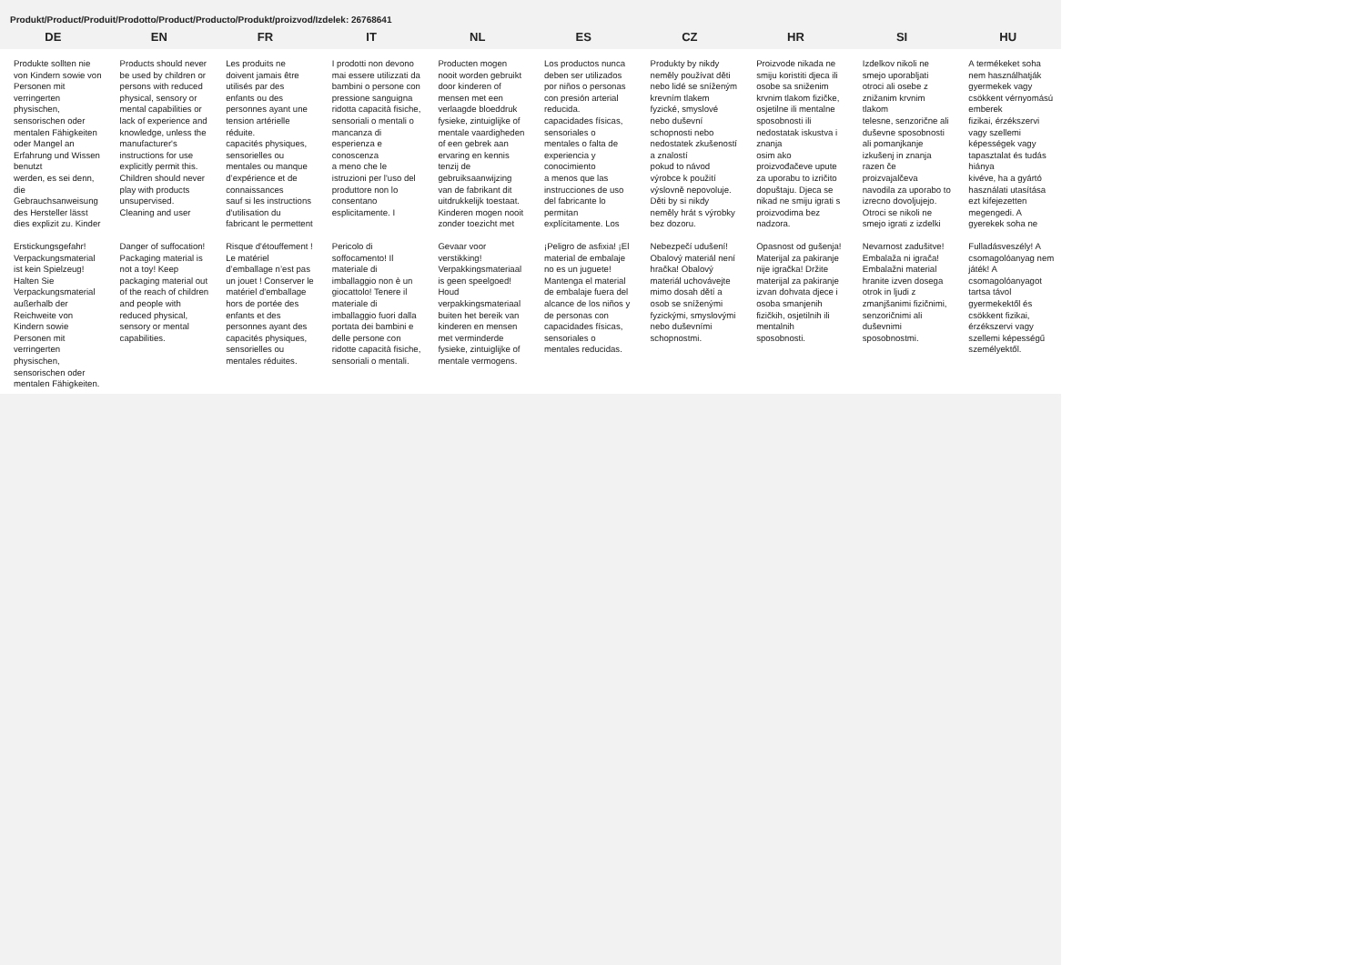Produkt/Product/Produit/Prodotto/Product/Producto/Produkt/proizvod/Izdelek: 26768641
| DE | EN | FR | IT | NL | ES | CZ | HR | SI | HU |
| --- | --- | --- | --- | --- | --- | --- | --- | --- | --- |
| Produkte sollten nie von Kindern sowie von Personen mit verringerten physischen, sensorischen oder mentalen Fähigkeiten oder Mangel an Erfahrung und Wissen benutzt werden, es sei denn, die Gebrauchsanweisung des Hersteller lässt dies explizit zu. Kinder | Products should never be used by children or persons with reduced physical, sensory or mental capabilities or lack of experience and knowledge, unless the manufacturer's instructions for use explicitly permit this. Children should never play with products unsupervised. Cleaning and user | Les produits ne doivent jamais être utilisés par des enfants ou des personnes ayant une tension artérielle réduite. capacités physiques, sensorielles ou mentales ou manque d’expérience et de connaissances sauf si les instructions d'utilisation du fabricant le permettent | I prodotti non devono mai essere utilizzati da bambini o persone con pressione sanguigna ridotta capacità fisiche, sensoriali o mentali o mancanza di esperienza e conoscenza a meno che le istruzioni per l'uso del produttore non lo consentano esplicitamente. I | Producten mogen nooit worden gebruikt door kinderen of mensen met een verlaagde bloeddruk fysieke, zintuiglijke of mentale vaardigheden of een gebrek aan ervaring en kennis tenzij de gebruiksaanwijzing van de fabrikant dit uitdrukkelijk toestaat. Kinderen mogen nooit zonder toezicht met | Los productos nunca deben ser utilizados por niños o personas con presión arterial reducida. capacidades físicas, sensoriales o mentales o falta de experiencia y conocimiento a menos que las instrucciones de uso del fabricante lo permitan explícitamente. Los | Produkty by nikdy neměly používat děti nebo lidé se sníženým krevním tlakem fyzické, smyslové nebo duševní schopnosti nebo nedostatek zkušeností a znalostí pokud to návod výrobce k použití výslovně nepovoluje. Děti by si nikdy neměly hrát s výrobky bez dozoru. | Proizvode nikada ne smiju koristiti djeca ili osobe sa sniženim krvnim tlakom fizičke, osjetilne ili mentalne sposobnosti ili nedostatak iskustva i znanja osim ako proizvođačeve upute za uporabu to izričito dopuštaju. Djeca se nikad ne smiju igrati s proizvodima bez nadzora. | Izdelkov nikoli ne smejo uporabljati otroci ali osebe z znižanim krvnim tlakom telesne, senzorične ali duševne sposobnosti ali pomanjkanje izkušenj in znanja razen če proizvajalčeva navodila za uporabo to izrecno dovoljujejo. Otroci se nikoli ne smejo igrati z izdelki | A termékeket soha nem használhatják gyermekek vagy csökkent vérnyomású emberek fizikai, érzékszervi vagy szellemi képességek vagy tapasztalat és tudás hiánya kivéve, ha a gyártó használati utasítása ezt kifejezetten megengedi. A gyerekek soha ne |
| Erstickungsgefahr! Verpackungsmaterial ist kein Spielzeug! Halten Sie Verpackungsmaterial außerhalb der Reichweite von Kindern sowie Personen mit verringerten physischen, sensorischen oder mentalen Fähigkeiten. | Danger of suffocation! Packaging material is not a toy! Keep packaging material out of the reach of children and people with reduced physical, sensory or mental capabilities. | Risque d'étouffement ! Le matériel d’emballage n’est pas un jouet ! Conserver le matériel d'emballage hors de portée des enfants et des personnes ayant des capacités physiques, sensorielles ou mentales réduites. | Pericolo di soffocamento! Il materiale di imballaggio non è un giocattolo! Tenere il materiale di imballaggio fuori dalla portata dei bambini e delle persone con ridotte capacità fisiche, sensoriali o mentali. | Gevaar voor verstikking! Verpakkingsmateriaal is geen speelgoed! Houd verpakkingsmateriaal buiten het bereik van kinderen en mensen met verminderde fysieke, zintuiglijke of mentale vermogens. | ¡Peligro de asfixia! ¡El material de embalaje no es un juguete! Mantenga el material de embalaje fuera del alcance de los niños y de personas con capacidades físicas, sensoriales o mentales reducidas. | Nebezpečí udušení! Obalový materiál není hračka! Obalový materiál uchovávejte mimo dosah dětí a osob se sníženými fyzickými, smyslovými nebo duševními schopnostmi. | Opasnost od gušenja! Materijal za pakiranje nije igračka! Držite materijal za pakiranje izvan dohvata djece i osoba smanjenih fizičkih, osjetilnih ili mentalnih sposobnosti. | Nevarnost zadušitve! Embalaža ni igrača! Embalažni material hranite izven dosega otrok in ljudi z zmanjšanimi fizičnimi, senzoričnimi ali duševnimi sposobnostmi. | Fulladásveszély! A csomagolóanyag nem játék! A csomagolóanyagot tartsa távol gyermekektől és csökkent fizikai, érzékszervi vagy szellemi képességű személyektől. |